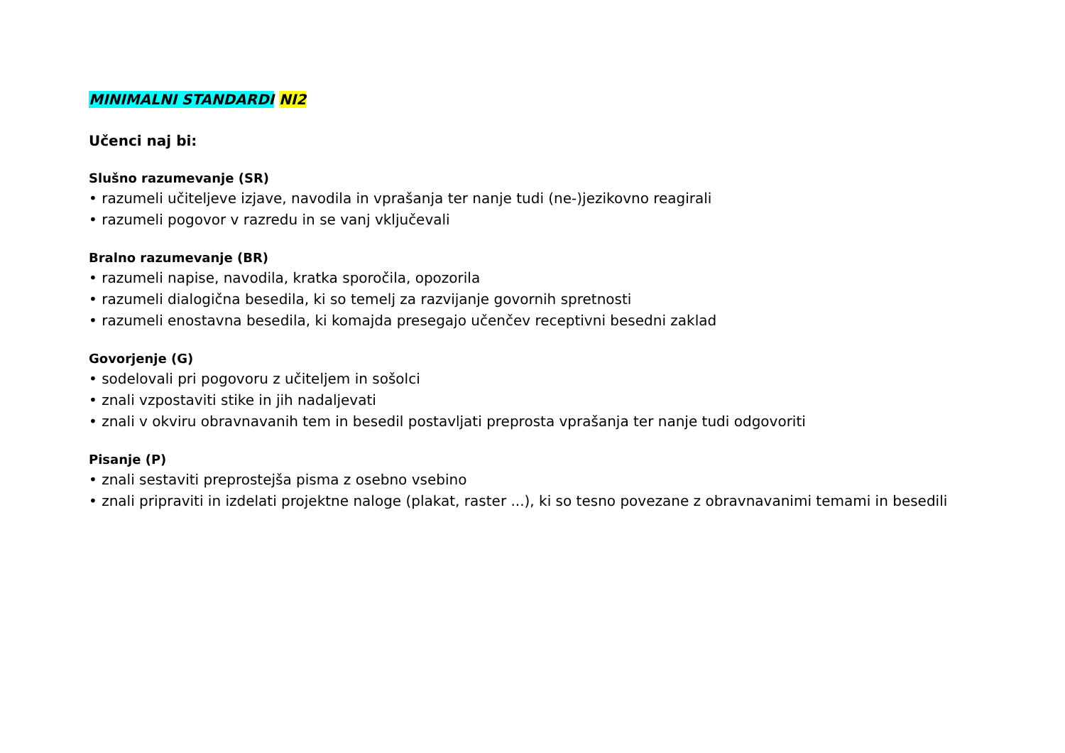MINIMALNI STANDARDI NI2
Učenci naj bi:
Slušno razumevanje (SR)
• razumeli učiteljeve izjave, navodila in vprašanja ter nanje tudi (ne-)jezikovno reagirali
• razumeli pogovor v razredu in se vanj vključevali
Bralno razumevanje (BR)
• razumeli napise, navodila, kratka sporočila, opozorila
• razumeli dialogična besedila, ki so temelj za razvijanje govornih spretnosti
• razumeli enostavna besedila, ki komajda presegajo učenčev receptivni besedni zaklad
Govorjenje (G)
• sodelovali pri pogovoru z učiteljem in sošolci
• znali vzpostaviti stike in jih nadaljevati
• znali v okviru obravnavanih tem in besedil postavljati preprosta vprašanja ter nanje tudi odgovoriti
Pisanje (P)
• znali sestaviti preprostejša pisma z osebno vsebino
• znali pripraviti in izdelati projektne naloge (plakat, raster ...), ki so tesno povezane z obravnavanimi temami in besedili